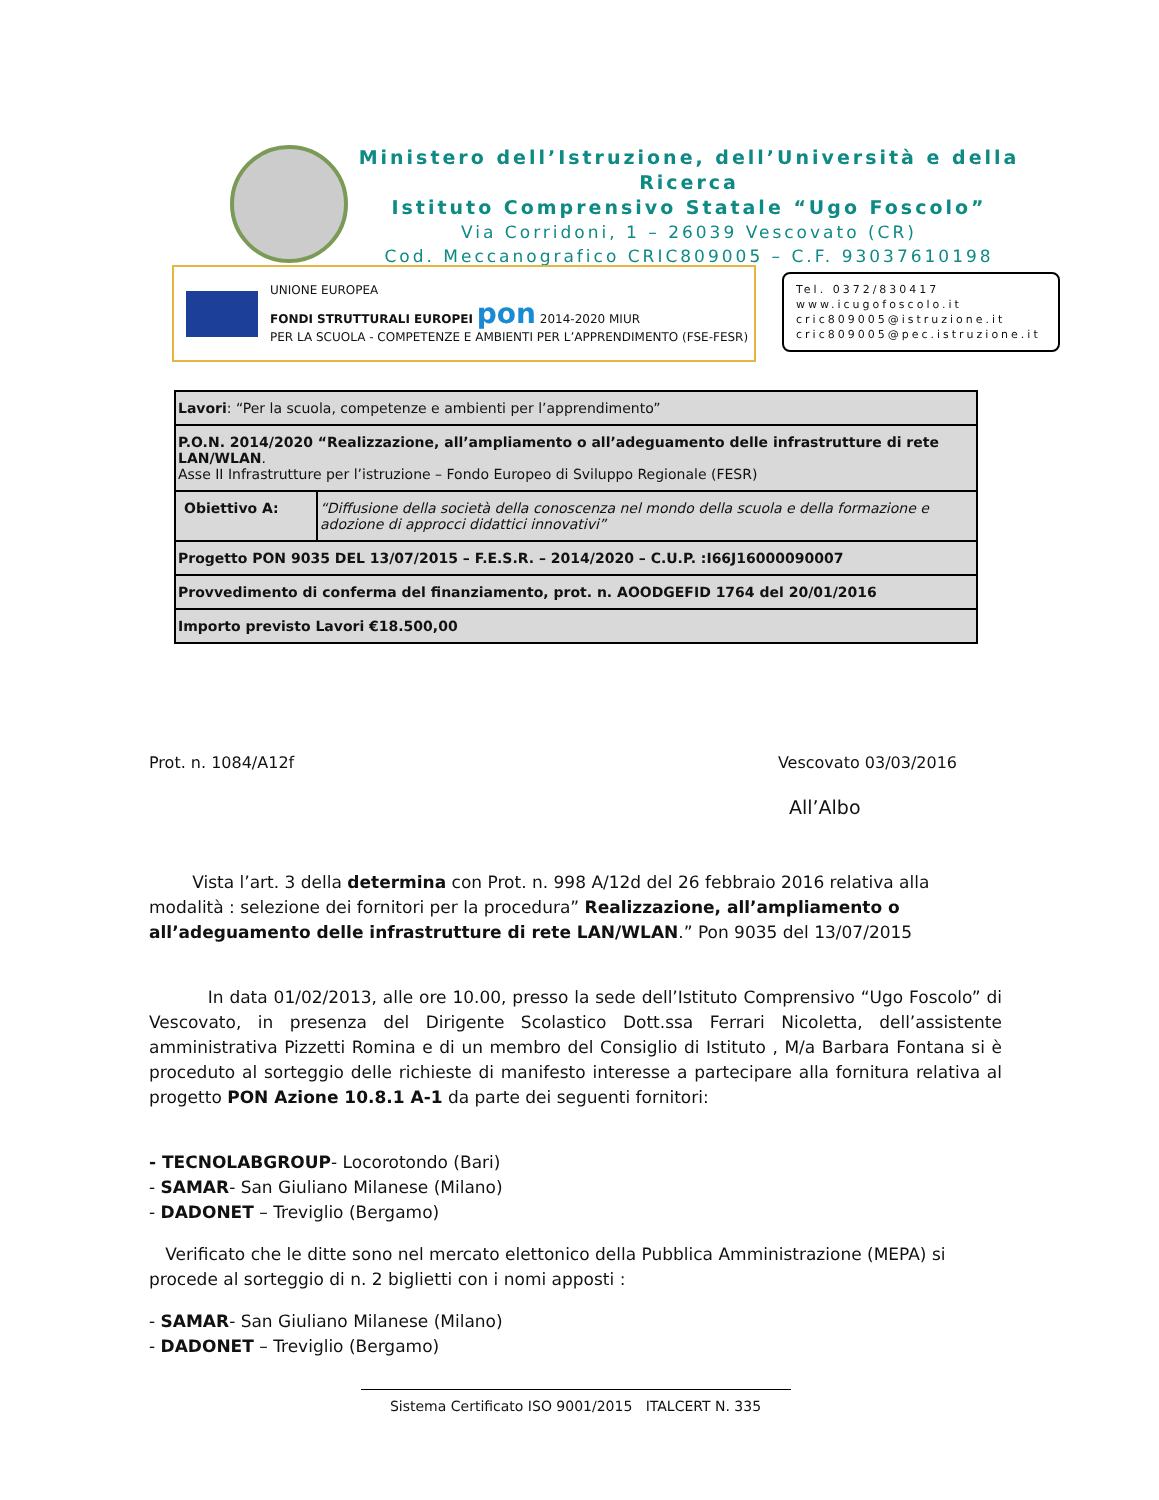Ministero dell’Istruzione, dell’Università e della Ricerca
Istituto Comprensivo Statale “Ugo Foscolo”
Via Corridoni, 1 – 26039 Vescovato (CR)
Cod. Meccanografico CRIC809005 – C.F. 93037610198
UNIONE EUROPEA
FONDI STRUTTURALI EUROPEI pon 2014-2020 MIUR
PER LA SCUOLA - COMPETENZE E AMBIENTI PER L’APPRENDIMENTO (FSE-FESR)
Tel. 0372/830417
www.icugofoscolo.it
cric809005@istruzione.it
cric809005@pec.istruzione.it
| Lavori : “Per la scuola, competenze e ambienti per l’apprendimento” | |
| P.O.N. 2014/2020 “Realizzazione, all’ampliamento o all’adeguamento delle infrastrutture di rete LAN/WLAN . Asse II Infrastrutture per l’istruzione – Fondo Europeo di Sviluppo Regionale (FESR) | |
| Obiettivo A: | “Diffusione della società della conoscenza nel mondo della scuola e della formazione e adozione di approcci didattici innovativi” |
| Progetto PON 9035 DEL 13/07/2015 – F.E.S.R. – 2014/2020 – C.U.P. :I66J16000090007 | |
| Provvedimento di conferma del finanziamento, prot. n. AOODGEFID 1764 del 20/01/2016 | |
| Importo previsto Lavori €18.500,00 | |
Prot. n. 1084/A12f Vescovato 03/03/2016
All’Albo
Vista l’art. 3 della determina con Prot. n. 998 A/12d del 26 febbraio 2016 relativa alla modalità : selezione dei fornitori per la procedura” Realizzazione, all’ampliamento o all’adeguamento delle infrastrutture di rete LAN/WLAN.” Pon 9035 del 13/07/2015
In data 01/02/2013, alle ore 10.00, presso la sede dell’Istituto Comprensivo “Ugo Foscolo” di Vescovato, in presenza del Dirigente Scolastico Dott.ssa Ferrari Nicoletta, dell’assistente amministrativa Pizzetti Romina e di un membro del Consiglio di Istituto , M/a Barbara Fontana si è proceduto al sorteggio delle richieste di manifesto interesse a partecipare alla fornitura relativa al progetto PON Azione 10.8.1 A-1 da parte dei seguenti fornitori:
- TECNOLABGROUP- Locorotondo (Bari)
- SAMAR- San Giuliano Milanese (Milano)
- DADONET – Treviglio (Bergamo)
Verificato che le ditte sono nel mercato elettonico della Pubblica Amministrazione (MEPA) si procede al sorteggio di n. 2 biglietti con i nomi apposti :
- SAMAR- San Giuliano Milanese (Milano)
- DADONET – Treviglio (Bergamo)
Sistema Certificato ISO 9001/2015 ITALCERT N. 335